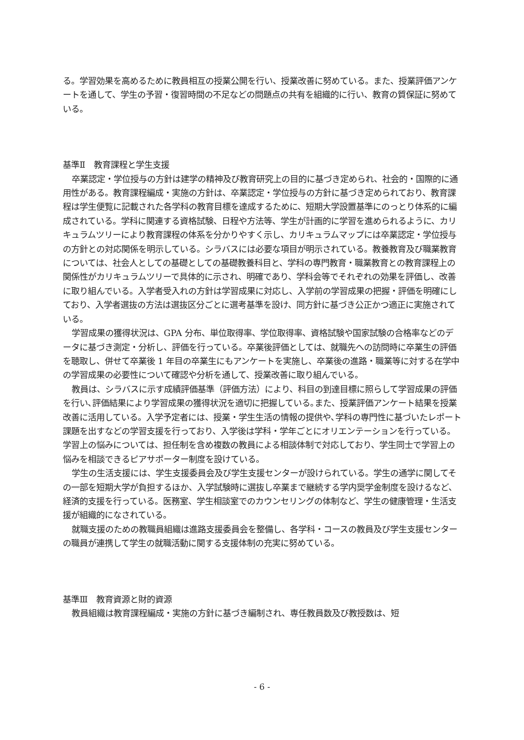る。学習効果を高めるために教員相互の授業公開を行い、授業改善に努めている。また、授業評価アンケートを通して、学生の予習・復習時間の不足などの問題点の共有を組織的に行い、教育の質保証に努めている。
基準Ⅱ　教育課程と学生支援
卒業認定・学位授与の方針は建学の精神及び教育研究上の目的に基づき定められ、社会的・国際的に通用性がある。教育課程編成・実施の方針は、卒業認定・学位授与の方針に基づき定められており、教育課程は学生便覧に記載された各学科の教育目標を達成するために、短期大学設置基準にのっとり体系的に編成されている。学科に関連する資格試験、日程や方法等、学生が計画的に学習を進められるように、カリキュラムツリーにより教育課程の体系を分かりやすく示し、カリキュラムマップには卒業認定・学位授与の方針との対応関係を明示している。シラバスには必要な項目が明示されている。教養教育及び職業教育については、社会人としての基礎としての基礎教養科目と、学科の専門教育・職業教育との教育課程上の関係性がカリキュラムツリーで具体的に示され、明確であり、学科会等でそれぞれの効果を評価し、改善に取り組んでいる。入学者受入れの方針は学習成果に対応し、入学前の学習成果の把握・評価を明確にしており、入学者選抜の方法は選抜区分ごとに選考基準を設け、同方針に基づき公正かつ適正に実施されている。
学習成果の獲得状況は、GPA 分布、単位取得率、学位取得率、資格試験や国家試験の合格率などのデータに基づき測定・分析し、評価を行っている。卒業後評価としては、就職先への訪問時に卒業生の評価を聴取し、併せて卒業後 1 年目の卒業生にもアンケートを実施し、卒業後の進路・職業等に対する在学中の学習成果の必要性について確認や分析を通して、授業改善に取り組んでいる。
教員は、シラバスに示す成績評価基準（評価方法）により、科目の到達目標に照らして学習成果の評価を行い､評価結果により学習成果の獲得状況を適切に把握している｡また、授業評価アンケート結果を授業改善に活用している。入学予定者には、授業・学生生活の情報の提供や､学科の専門性に基づいたレポート課題を出すなどの学習支援を行っており、入学後は学科・学年ごとにオリエンテーションを行っている。学習上の悩みについては、担任制を含め複数の教員による相談体制で対応しており、学生同士で学習上の悩みを相談できるピアサポーター制度を設けている。
学生の生活支援には、学生支援委員会及び学生支援センターが設けられている。学生の通学に関してその一部を短期大学が負担するほか、入学試験時に選抜し卒業まで継続する学内奨学金制度を設けるなど、経済的支援を行っている。医務室、学生相談室でのカウンセリングの体制など、学生の健康管理・生活支援が組織的になされている。
就職支援のための教職員組織は進路支援委員会を整備し、各学科・コースの教員及び学生支援センターの職員が連携して学生の就職活動に関する支援体制の充実に努めている。
基準Ⅲ　教育資源と財的資源
教員組織は教育課程編成・実施の方針に基づき編制され、専任教員数及び教授数は、短
- 6 -